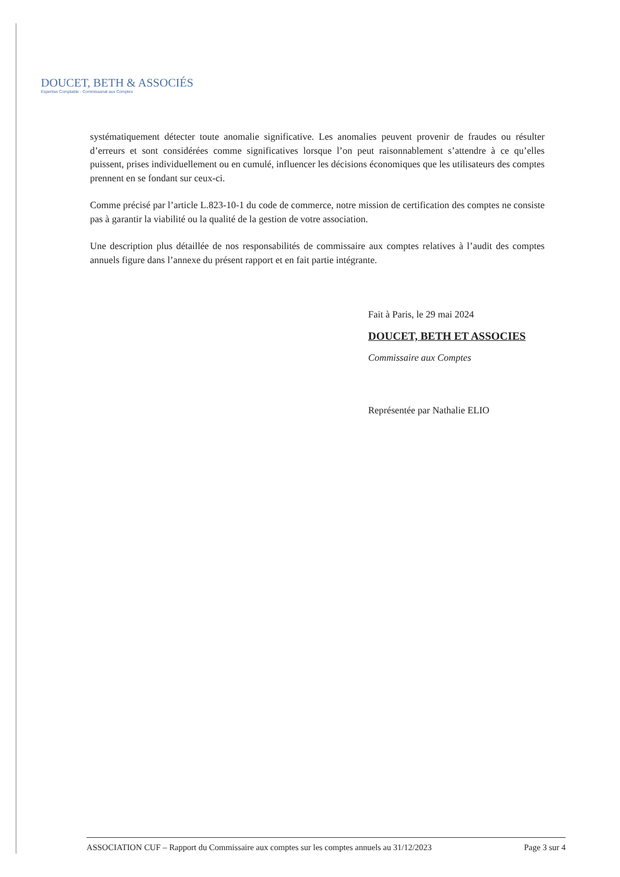DOUCET, BETH & ASSOCIÉS
Expertise Comptable - Commissariat aux Comptes
systématiquement détecter toute anomalie significative. Les anomalies peuvent provenir de fraudes ou résulter d’erreurs et sont considérées comme significatives lorsque l’on peut raisonnablement s’attendre à ce qu’elles puissent, prises individuellement ou en cumulé, influencer les décisions économiques que les utilisateurs des comptes prennent en se fondant sur ceux-ci.
Comme précisé par l’article L.823-10-1 du code de commerce, notre mission de certification des comptes ne consiste pas à garantir la viabilité ou la qualité de la gestion de votre association.
Une description plus détaillée de nos responsabilités de commissaire aux comptes relatives à l’audit des comptes annuels figure dans l’annexe du présent rapport et en fait partie intégrante.
Fait à Paris, le 29 mai 2024
DOUCET, BETH ET ASSOCIES
Commissaire aux Comptes
Représentée par Nathalie ELIO
ASSOCIATION CUF – Rapport du Commissaire aux comptes sur les comptes annuels au 31/12/2023 Page 3 sur 4